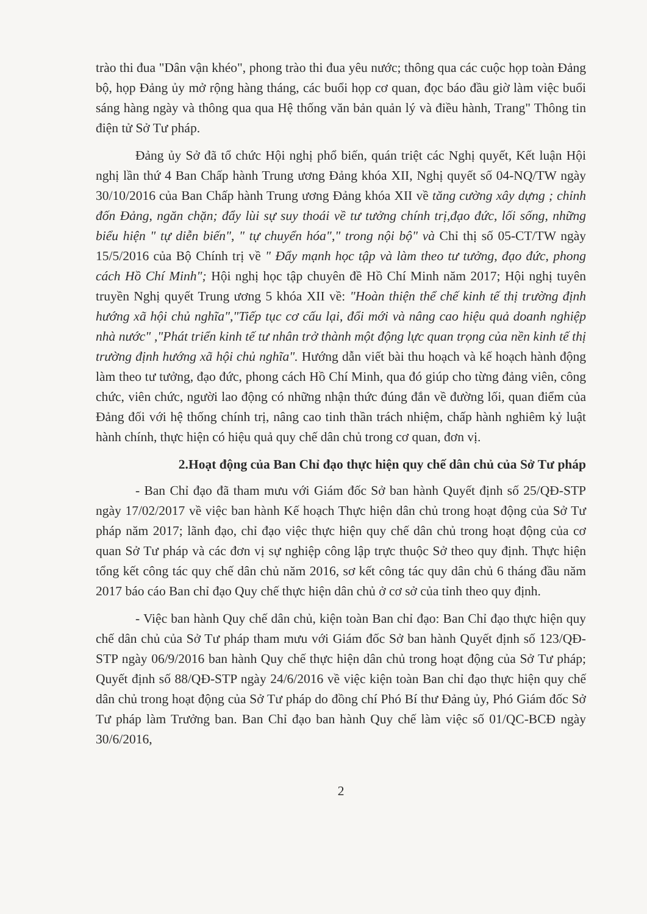trào thi đua "Dân vận khéo", phong trào thi đua yêu nước; thông qua các cuộc họp toàn Đảng bộ, họp Đảng ủy mở rộng hàng tháng, các buổi họp cơ quan, đọc báo đầu giờ làm việc buổi sáng hàng ngày và thông qua qua Hệ thống văn bản quản lý và điều hành, Trang" Thông tin điện tử Sở Tư pháp.
Đảng ủy Sở đã tổ chức Hội nghị phổ biến, quán triệt các Nghị quyết, Kết luận Hội nghị lần thứ 4 Ban Chấp hành Trung ương Đảng khóa XII, Nghị quyết số 04-NQ/TW ngày 30/10/2016 của Ban Chấp hành Trung ương Đảng khóa XII về tăng cường xây dựng ; chỉnh đốn Đảng, ngăn chặn; đẩy lùi sự suy thoái về tư tưởng chính trị,đạo đức, lối sống, những biểu hiện " tự diễn biến", " tự chuyển hóa"," trong nội bộ" và Chỉ thị số 05-CT/TW ngày 15/5/2016 của Bộ Chính trị về " Đẩy mạnh học tập và làm theo tư tưởng, đạo đức, phong cách Hồ Chí Minh"; Hội nghị học tập chuyên đề Hồ Chí Minh năm 2017; Hội nghị tuyên truyền Nghị quyết Trung ương 5 khóa XII về: "Hoàn thiện thể chế kinh tế thị trường định hướng xã hội chủ nghĩa","Tiếp tục cơ cấu lại, đổi mới và nâng cao hiệu quả doanh nghiệp nhà nước" ,"Phát triển kinh tế tư nhân trở thành một động lực quan trọng của nền kinh tế thị trường định hướng xã hội chủ nghĩa". Hướng dẫn viết bài thu hoạch và kế hoạch hành động làm theo tư tưởng, đạo đức, phong cách Hồ Chí Minh, qua đó giúp cho từng đảng viên, công chức, viên chức, người lao động có những nhận thức đúng đắn về đường lối, quan điểm của Đảng đối với hệ thống chính trị, nâng cao tinh thần trách nhiệm, chấp hành nghiêm kỷ luật hành chính, thực hiện có hiệu quả quy chế dân chủ trong cơ quan, đơn vị.
2.Hoạt động của Ban Chỉ đạo thực hiện quy chế dân chủ của Sở Tư pháp
- Ban Chỉ đạo đã tham mưu với Giám đốc Sở ban hành Quyết định số 25/QĐ-STP ngày 17/02/2017 về việc ban hành Kế hoạch Thực hiện dân chủ trong hoạt động của Sở Tư pháp năm 2017; lãnh đạo, chỉ đạo việc thực hiện quy chế dân chủ trong hoạt động của cơ quan Sở Tư pháp và các đơn vị sự nghiệp công lập trực thuộc Sở theo quy định. Thực hiện tổng kết công tác quy chế dân chủ năm 2016, sơ kết công tác quy dân chủ 6 tháng đầu năm 2017 báo cáo Ban chỉ đạo Quy chế thực hiện dân chủ ở cơ sở của tỉnh theo quy định.
- Việc ban hành Quy chế dân chủ, kiện toàn Ban chỉ đạo: Ban Chỉ đạo thực hiện quy chế dân chủ của Sở Tư pháp tham mưu với Giám đốc Sở ban hành Quyết định số 123/QĐ-STP ngày 06/9/2016 ban hành Quy chế thực hiện dân chủ trong hoạt động của Sở Tư pháp; Quyết định số 88/QĐ-STP ngày 24/6/2016 về việc kiện toàn Ban chỉ đạo thực hiện quy chế dân chủ trong hoạt động của Sở Tư pháp do đồng chí Phó Bí thư Đảng ủy, Phó Giám đốc Sở Tư pháp làm Trưởng ban. Ban Chỉ đạo ban hành Quy chế làm việc số 01/QC-BCĐ ngày 30/6/2016,
2